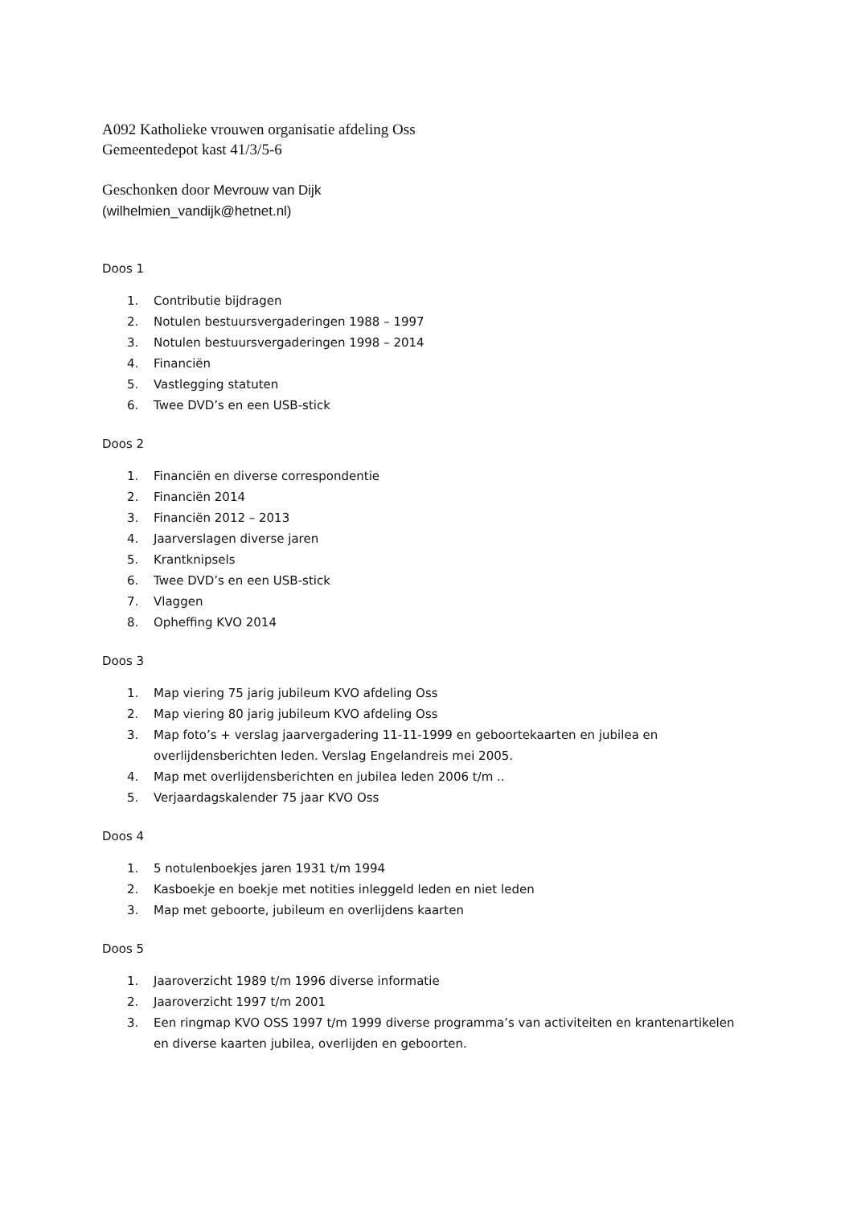A092 Katholieke vrouwen organisatie afdeling Oss
Gemeentedepot kast 41/3/5-6
Geschonken door Mevrouw van Dijk
(wilhelmien_vandijk@hetnet.nl)
Doos 1
1. Contributie bijdragen
2. Notulen bestuursvergaderingen 1988 – 1997
3. Notulen bestuursvergaderingen 1998 – 2014
4. Financiën
5. Vastlegging statuten
6. Twee DVD’s en een USB-stick
Doos 2
1. Financiën en diverse correspondentie
2. Financiën 2014
3. Financiën 2012 – 2013
4. Jaarverslagen diverse jaren
5. Krantknipsels
6. Twee DVD’s en een USB-stick
7. Vlaggen
8. Opheffing KVO 2014
Doos 3
1. Map viering 75 jarig jubileum KVO afdeling Oss
2. Map viering 80 jarig jubileum KVO afdeling Oss
3. Map foto’s + verslag jaarvergadering 11-11-1999 en geboortekaarten en jubilea en overlijdensberichten leden. Verslag Engelandreis mei 2005.
4. Map met overlijdensberichten en jubilea leden 2006 t/m ..
5. Verjaardagskalender 75 jaar KVO Oss
Doos 4
1. 5 notulenboekjes jaren 1931 t/m 1994
2. Kasboekje en boekje met notities inleggeld leden en niet leden
3. Map met geboorte, jubileum en overlijdens kaarten
Doos 5
1. Jaaroverzicht 1989 t/m 1996 diverse informatie
2. Jaaroverzicht 1997 t/m 2001
3. Een ringmap KVO OSS 1997 t/m 1999 diverse programma’s van activiteiten en krantenartikelen en diverse kaarten jubilea, overlijden en geboorten.